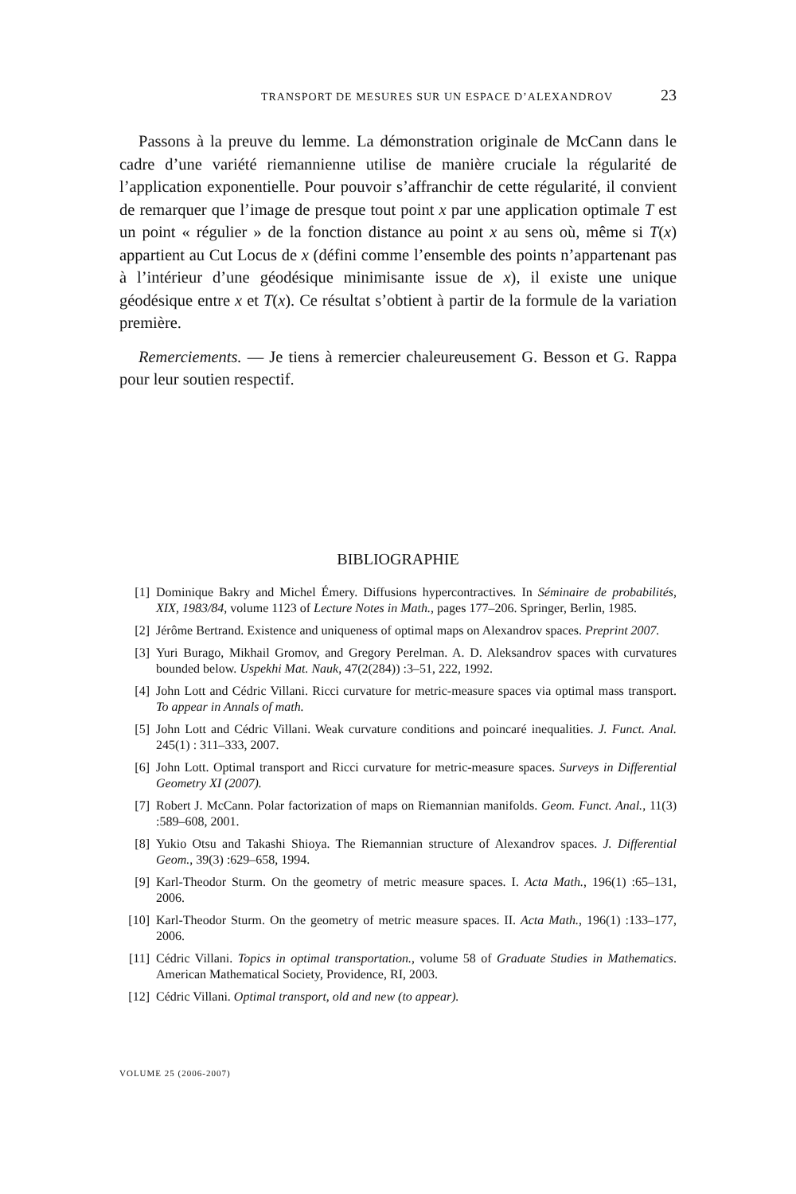TRANSPORT DE MESURES SUR UN ESPACE D’ALEXANDROV 23
Passons à la preuve du lemme. La démonstration originale de McCann dans le cadre d’une variété riemannienne utilise de manière cruciale la régularité de l’application exponentielle. Pour pouvoir s’affranchir de cette régularité, il convient de remarquer que l’image de presque tout point x par une application optimale T est un point « régulier » de la fonction distance au point x au sens où, même si T(x) appartient au Cut Locus de x (défini comme l’ensemble des points n’appartenant pas à l’intérieur d’une géodésique minimisante issue de x), il existe une unique géodésique entre x et T(x). Ce résultat s’obtient à partir de la formule de la variation première.
Remerciements. — Je tiens à remercier chaleureusement G. Besson et G. Rappa pour leur soutien respectif.
BIBLIOGRAPHIE
[1] Dominique Bakry and Michel Émery. Diffusions hypercontractives. In Séminaire de probabilités, XIX, 1983/84, volume 1123 of Lecture Notes in Math., pages 177–206. Springer, Berlin, 1985.
[2] Jérôme Bertrand. Existence and uniqueness of optimal maps on Alexandrov spaces. Preprint 2007.
[3] Yuri Burago, Mikhail Gromov, and Gregory Perelman. A. D. Aleksandrov spaces with curvatures bounded below. Uspekhi Mat. Nauk, 47(2(284)) :3–51, 222, 1992.
[4] John Lott and Cédric Villani. Ricci curvature for metric-measure spaces via optimal mass transport. To appear in Annals of math.
[5] John Lott and Cédric Villani. Weak curvature conditions and poincaré inequalities. J. Funct. Anal. 245(1) : 311–333, 2007.
[6] John Lott. Optimal transport and Ricci curvature for metric-measure spaces. Surveys in Differential Geometry XI (2007).
[7] Robert J. McCann. Polar factorization of maps on Riemannian manifolds. Geom. Funct. Anal., 11(3) :589–608, 2001.
[8] Yukio Otsu and Takashi Shioya. The Riemannian structure of Alexandrov spaces. J. Differential Geom., 39(3) :629–658, 1994.
[9] Karl-Theodor Sturm. On the geometry of metric measure spaces. I. Acta Math., 196(1) :65–131, 2006.
[10] Karl-Theodor Sturm. On the geometry of metric measure spaces. II. Acta Math., 196(1) :133–177, 2006.
[11] Cédric Villani. Topics in optimal transportation., volume 58 of Graduate Studies in Mathematics. American Mathematical Society, Providence, RI, 2003.
[12] Cédric Villani. Optimal transport, old and new (to appear).
VOLUME 25 (2006-2007)